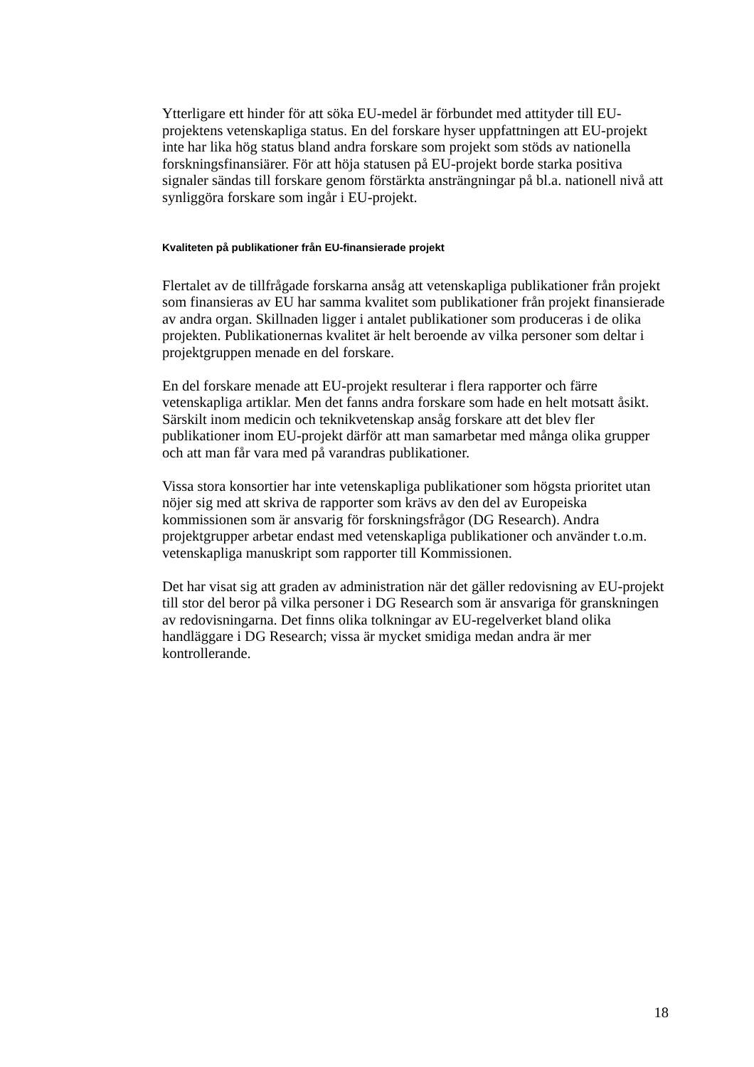Ytterligare ett hinder för att söka EU-medel är förbundet med attityder till EU-projektens vetenskapliga status. En del forskare hyser uppfattningen att EU-projekt inte har lika hög status bland andra forskare som projekt som stöds av nationella forskningsfinansiärer. För att höja statusen på EU-projekt borde starka positiva signaler sändas till forskare genom förstärkta ansträngningar på bl.a. nationell nivå att synliggöra forskare som ingår i EU-projekt.
Kvaliteten på publikationer från EU-finansierade projekt
Flertalet av de tillfrågade forskarna ansåg att vetenskapliga publikationer från projekt som finansieras av EU har samma kvalitet som publikationer från projekt finansierade av andra organ. Skillnaden ligger i antalet publikationer som produceras i de olika projekten. Publikationernas kvalitet är helt beroende av vilka personer som deltar i projektgruppen menade en del forskare.
En del forskare menade att EU-projekt resulterar i flera rapporter och färre vetenskapliga artiklar. Men det fanns andra forskare som hade en helt motsatt åsikt. Särskilt inom medicin och teknikvetenskap ansåg forskare att det blev fler publikationer inom EU-projekt därför att man samarbetar med många olika grupper och att man får vara med på varandras publikationer.
Vissa stora konsortier har inte vetenskapliga publikationer som högsta prioritet utan nöjer sig med att skriva de rapporter som krävs av den del av Europeiska kommissionen som är ansvarig för forskningsfrågor (DG Research). Andra projektgrupper arbetar endast med vetenskapliga publikationer och använder t.o.m. vetenskapliga manuskript som rapporter till Kommissionen.
Det har visat sig att graden av administration när det gäller redovisning av EU-projekt till stor del beror på vilka personer i DG Research som är ansvariga för granskningen av redovisningarna. Det finns olika tolkningar av EU-regelverket bland olika handläggare i DG Research; vissa är mycket smidiga medan andra är mer kontrollerande.
18